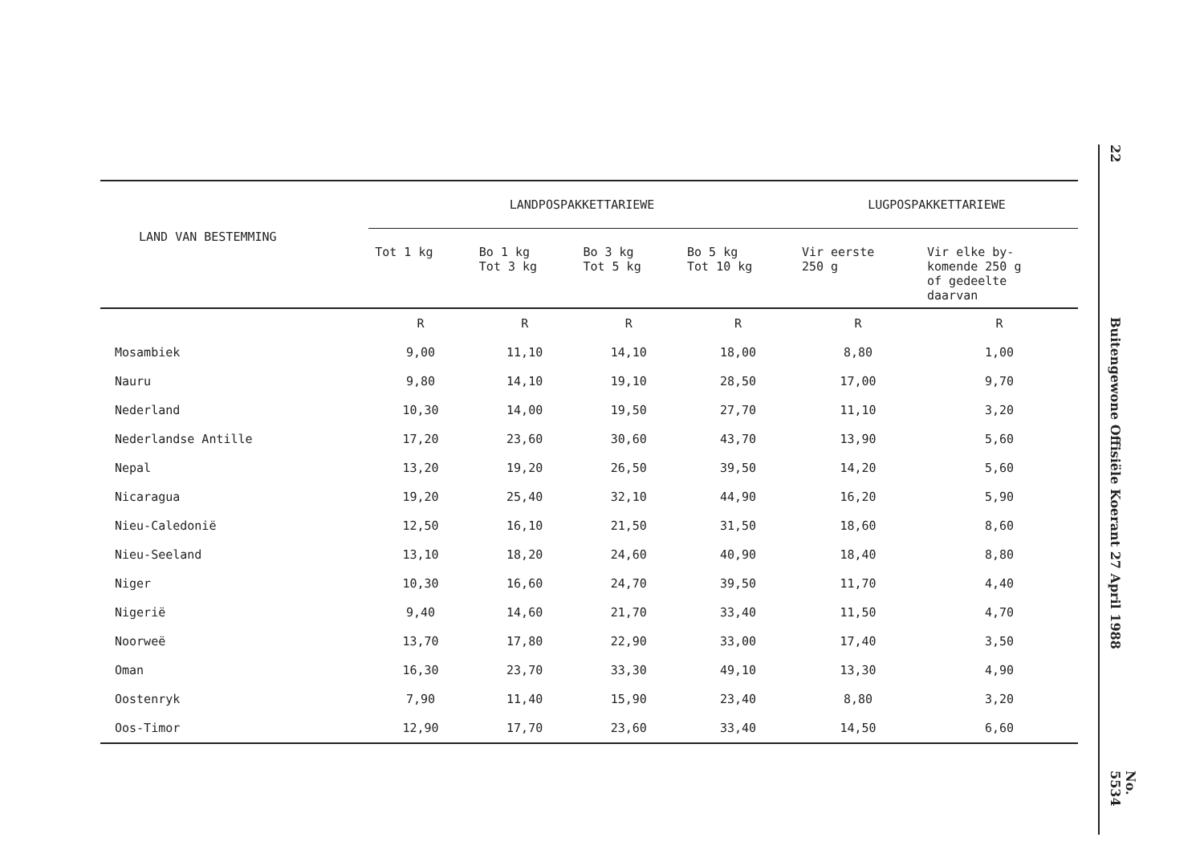| LAND VAN BESTEMMING | LANDPOSPAKKETTARIEWE | | | | LUGPOSPAKKETTARIEWE | |
| --- | --- | --- | --- | --- | --- | --- |
| | Tot 1 kg | Bo 1 kg Tot 3 kg | Bo 3 kg Tot 5 kg | Bo 5 kg Tot 10 kg | Vir eerste 250 g | Vir elke by- komende 250 g of gedeelte daarvan |
| | R | R | R | R | R | R |
| Mosambiek | 9,00 | 11,10 | 14,10 | 18,00 | 8,80 | 1,00 |
| Nauru | 9,80 | 14,10 | 19,10 | 28,50 | 17,00 | 9,70 |
| Nederland | 10,30 | 14,00 | 19,50 | 27,70 | 11,10 | 3,20 |
| Nederlandse Antille | 17,20 | 23,60 | 30,60 | 43,70 | 13,90 | 5,60 |
| Nepal | 13,20 | 19,20 | 26,50 | 39,50 | 14,20 | 5,60 |
| Nicaragua | 19,20 | 25,40 | 32,10 | 44,90 | 16,20 | 5,90 |
| Nieu-Caledonië | 12,50 | 16,10 | 21,50 | 31,50 | 18,60 | 8,60 |
| Nieu-Seeland | 13,10 | 18,20 | 24,60 | 40,90 | 18,40 | 8,80 |
| Niger | 10,30 | 16,60 | 24,70 | 39,50 | 11,70 | 4,40 |
| Nigerië | 9,40 | 14,60 | 21,70 | 33,40 | 11,50 | 4,70 |
| Noorweë | 13,70 | 17,80 | 22,90 | 33,00 | 17,40 | 3,50 |
| Oman | 16,30 | 23,70 | 33,30 | 49,10 | 13,30 | 4,90 |
| Oostenryk | 7,90 | 11,40 | 15,90 | 23,40 | 8,80 | 3,20 |
| Oos-Timor | 12,90 | 17,70 | 23,60 | 33,40 | 14,50 | 6,60 |
22
Buitengewone Offisiële Koerant 27 April 1988
No. 5534